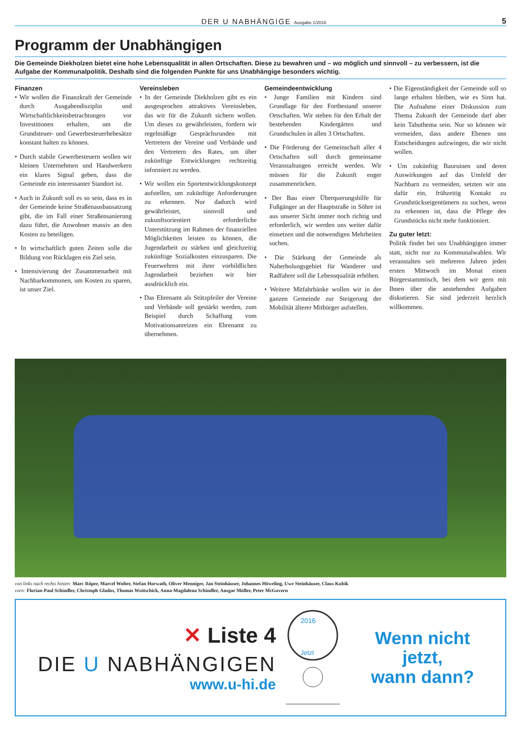DER U NABHÄNGIGE Ausgabe 1/2016 5
Programm der Unabhängigen
Die Gemeinde Diekholzen bietet eine hohe Lebensqualität in allen Ortschaften. Diese zu bewahren und – wo möglich und sinnvoll – zu verbessern, ist die Aufgabe der Kommunalpolitik. Deshalb sind die folgenden Punkte für uns Unabhängige besonders wichtig.
Finanzen
• Wir wollen die Finanzkraft der Gemeinde durch Ausgabendisziplin und Wirtschaftlichkeitsbetrachtungen vor Investitionen erhalten, um die Grundsteuer- und Gewerbesteuerhebesätze konstant halten zu können.
• Durch stabile Gewerbesteuern wollen wir kleinen Unternehmen und Handwerkern ein klares Signal geben, dass die Gemeinde ein interessanter Standort ist.
• Auch in Zukunft soll es so sein, dass es in der Gemeinde keine Straßenausbausatzung gibt, die im Fall einer Straßensanierung dazu führt, die Anwohner massiv an den Kosten zu beteiligen.
• In wirtschaftlich guten Zeiten solle die Bildung von Rücklagen ein Ziel sein.
• Intensivierung der Zusammenarbeit mit Nachbarkommunen, um Kosten zu sparen, ist unser Ziel.
Vereinsleben
• In der Gemeinde Diekholzen gibt es ein ausgesprochen attraktives Vereinsleben, das wir für die Zukunft sichern wollen. Um dieses zu gewährleisten, fordern wir regelmäßige Gesprächsrunden mit Vertretern der Vereine und Verbände und den Vertretern des Rates, um über zukünftige Entwicklungen rechtzeitig informiert zu werden.
• Wir wollen ein Sportentwicklungskonzept aufstellen, um zukünftige Anforderungen zu erkennen. Nur dadurch wird gewährleistet, sinnvoll und zukunftsorientiert erforderliche Unterstützung im Rahmen der finanziellen Möglichkeiten leisten zu können, die Jugendarbeit zu stärken und gleichzeitig zukünftige Sozialkosten einzusparen. Die Feuerwehren mit ihrer vorbildlichen Jugendarbeit beziehen wir hier ausdrücklich ein.
• Das Ehrenamt als Stützpfeiler der Vereine und Verbände soll gestärkt werden, zum Beispiel durch Schaffung vom Motivationsanreizen ein Ehrenamt zu übernehmen.
Gemeindeentwicklung
• Junge Familien mit Kindern sind Grundlage für den Fortbestand unserer Ortschaften. Wir stehen für den Erhalt der bestehenden Kindergärten und Grundschulen in allen 3 Ortschaften.
• Die Förderung der Gemeinschaft aller 4 Ortschaften soll durch gemeinsame Veranstaltungen erreicht werden. Wir müssen für die Zukunft enger zusammenrücken.
• Der Bau einer Überquerungshilfe für Fußgänger an der Hauptstraße in Söhre ist aus unserer Sicht immer noch richtig und erforderlich, wir werden uns weiter dafür einsetzen und die notwendigen Mehrheiten suchen.
• Die Stärkung der Gemeinde als Naherholungsgebiet für Wanderer und Radfahrer soll die Lebensqualität erhöhen.
• Weitere Mitfahrbänke wollen wir in der ganzen Gemeinde zur Steigerung der Mobilität älterer Mitbürger aufstellen.
• Die Eigenständigkeit der Gemeinde soll so lange erhalten bleiben, wie es Sinn hat. Die Aufnahme einer Diskussion zum Thema Zukunft der Gemeinde darf aber kein Tabuthema sein. Nur so können wir vermeiden, dass andere Ebenen uns Entscheidungen aufzwingen, die wir nicht wollen.
• Um zukünftig Bauruinen und deren Auswirkungen auf das Umfeld der Nachbarn zu vermeiden, setzten wir uns dafür ein, frühzeitig Kontakt zu Grundstückseigentümern zu suchen, wenn zu erkennen ist, dass die Pflege des Grundstücks nicht mehr funktioniert.
Zu guter letzt:
Politik findet bei uns Unabhängigen immer statt, nicht nur zu Kommunalwahlen. Wir veranstalten seit mehreren Jahren jeden ersten Mittwoch im Monat einen Bürgerstammtisch, bei dem wir gern mit Ihnen über die anstehenden Aufgaben diskutieren. Sie sind jederzeit herzlich willkommen.
von links nach rechts hinten: Marc Röper, Marcel Wolter, Stefan Horwath, Oliver Menniger, Jan Steinhäuser, Johannes Höweling, Uwe Steinhäuser, Claus Kubik
vorn: Florian-Paul Schindler, Christoph Glados, Thomas Wuitschick, Anna-Magdalena Schindler, Ansgar Müller, Peter McGovern
✕ Liste 4
DIE U NABHÄNGIGEN
www.u-hi.de
2016
Jetzt
Wenn nicht
jetzt,
wann dann?